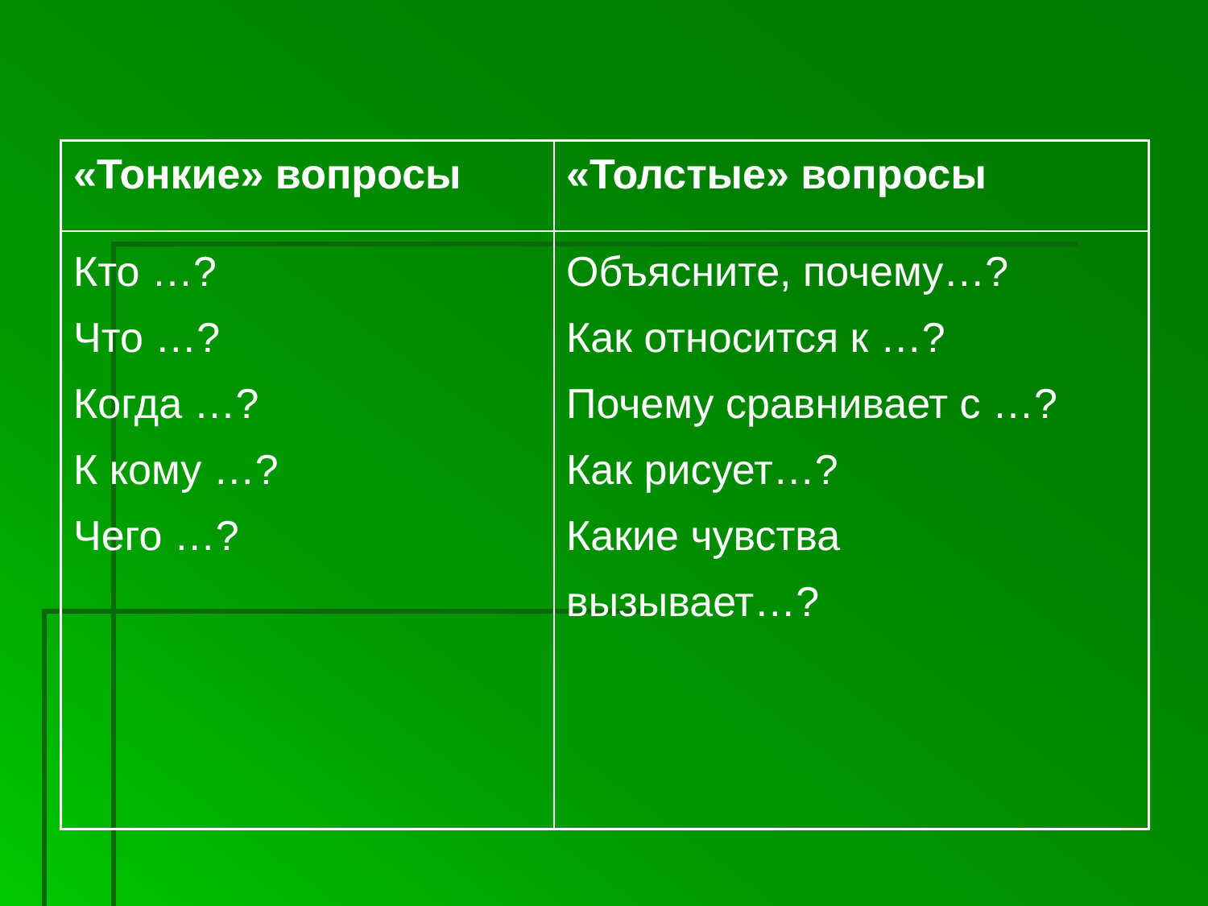| «Тонкие» вопросы | «Толстые» вопросы |
| --- | --- |
| Кто …? Что …? Когда …? К кому …? Чего …? | Объясните, почему…? Как относится к …? Почему сравнивает с …? Как рисует…? Какие чувства вызывает…? |